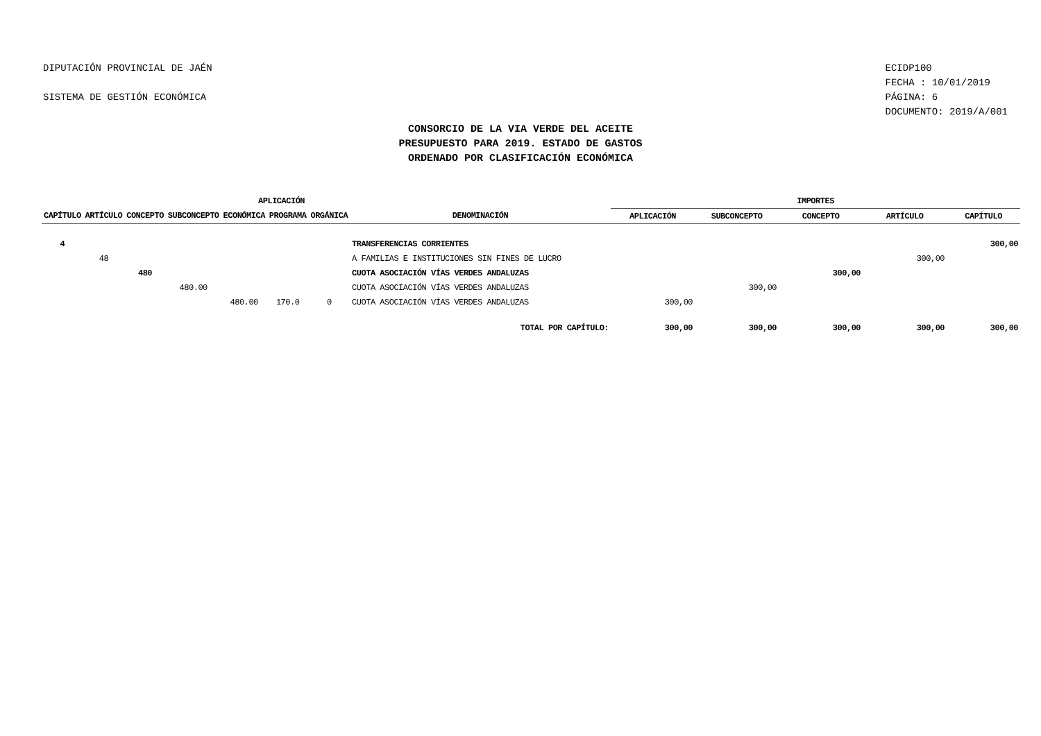DIPUTACIÓN PROVINCIAL DE JAÉN
SISTEMA DE GESTIÓN ECONÓMICA
ECIDP100
FECHA : 10/01/2019
PÁGINA: 6
DOCUMENTO: 2019/A/001
CONSORCIO DE LA VIA VERDE DEL ACEITE
PRESUPUESTO PARA 2019. ESTADO DE GASTOS
ORDENADO POR CLASIFICACIÓN ECONÓMICA
| APLICACIÓN | | | | | | | | IMPORTES | | | | |
| --- | --- | --- | --- | --- | --- | --- | --- | --- | --- | --- | --- | --- |
| CAPÍTULO | ARTÍCULO | CONCEPTO | SUBCONCEPTO | ECONÓMICA | PROGRAMA | ORGÁNICA | DENOMINACIÓN | APLICACIÓN | SUBCONCEPTO | CONCEPTO | ARTÍCULO | CAPÍTULO |
| 4 | | | | | | | TRANSFERENCIAS CORRIENTES | | | | | 300,00 |
| | 48 | | | | | | A FAMILIAS E INSTITUCIONES SIN FINES DE LUCRO | | | | 300,00 | |
| | | 480 | | | | | CUOTA ASOCIACIÓN VÍAS VERDES ANDALUZAS | | | 300,00 | | |
| | | | 480.00 | | | | CUOTA ASOCIACIÓN VÍAS VERDES ANDALUZAS | | 300,00 | | | |
| | | | | 480.00 | 170.0 | 0 | CUOTA ASOCIACIÓN VÍAS VERDES ANDALUZAS | 300,00 | | | | |
| | | | | | | | TOTAL POR CAPÍTULO: | 300,00 | 300,00 | 300,00 | 300,00 | 300,00 |